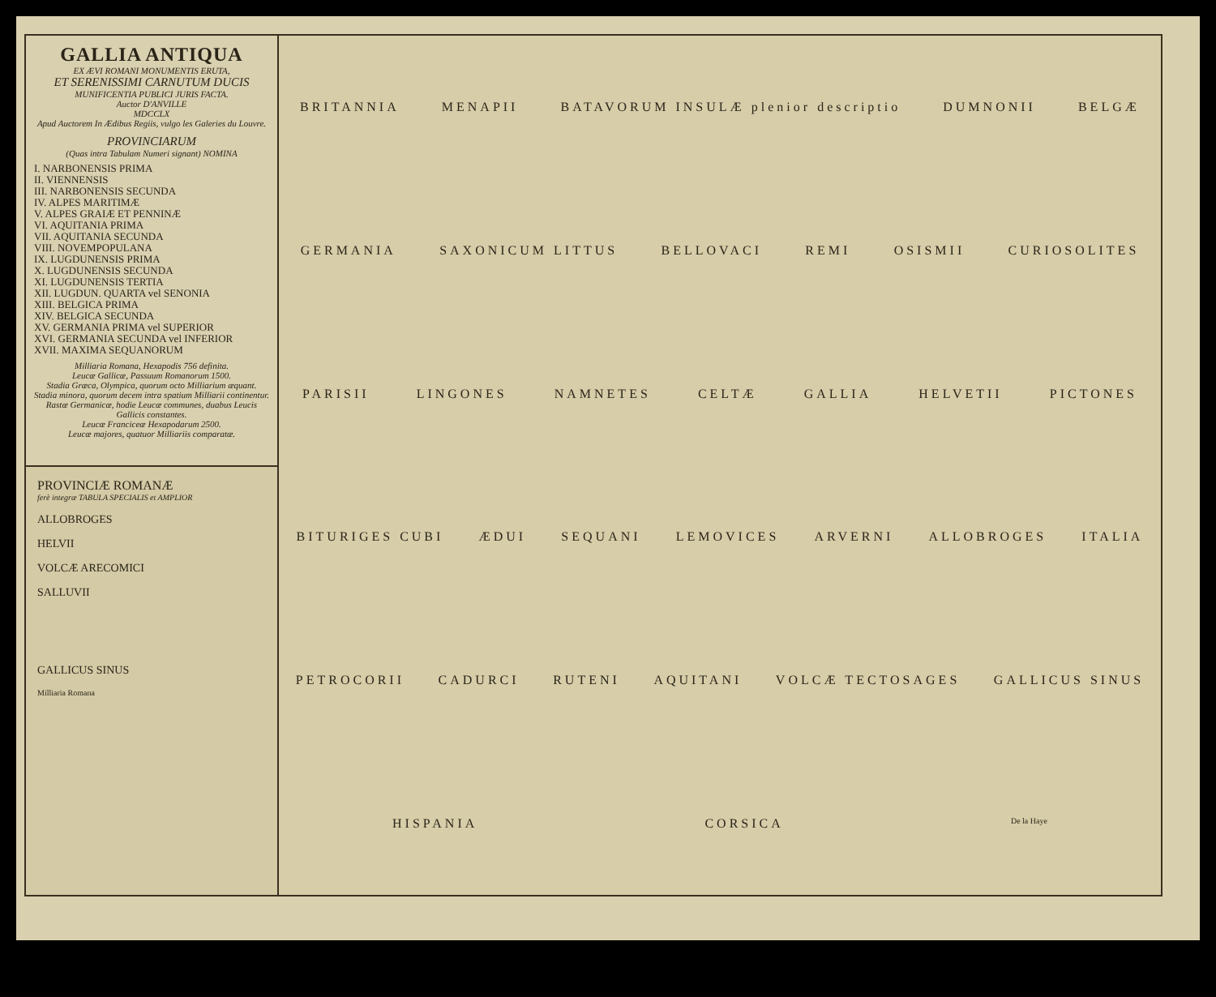GALLIA ANTIQUA
EX ÆVI ROMANI MONUMENTIS ERUTA,
ET SERENISSIMI CARNUTUM DUCIS
MUNIFICENTIA PUBLICI JURIS FACTA.
Auctor D'ANVILLE
MDCCLX
Apud Auctorem In Ædibus Regiis, vulgo les Galeries du Louvre.
PROVINCIARUM
(Quas intra Tabulam Numeri signant) NOMINA
I. NARBONENSIS PRIMA
II. VIENNENSIS
III. NARBONENSIS SECUNDA
IV. ALPES MARITIMÆ
V. ALPES GRAIÆ ET PENNINÆ
VI. AQUITANIA PRIMA
VII. AQUITANIA SECUNDA
VIII. NOVEMPOPULANA
IX. LUGDUNENSIS PRIMA
X. LUGDUNENSIS SECUNDA
XI. LUGDUNENSIS TERTIA
XII. LUGDUN. QUARTA vel SENONIA
XIII. BELGICA PRIMA
XIV. BELGICA SECUNDA
XV. GERMANIA PRIMA vel SUPERIOR
XVI. GERMANIA SECUNDA vel INFERIOR
XVII. MAXIMA SEQUANORUM
Milliaria Romana, Hexapodis 756 definita.
Leucæ Gallicæ, Passuum Romanorum 1500.
Stadia Græca, Olympica, quorum octo Milliarium æquant.
Stadia minora, quorum decem intra spatium Milliarii continentur.
Rastæ Germanicæ, hodie Leucæ communes, duabus Leucis Gallicis constantes.
Leucæ Franciceæ Hexapodarum 2500.
Leucæ majores, quatuor Milliariis comparatæ.
PROVINCIÆ ROMANÆ
ferè integræ TABULA SPECIALIS et AMPLIOR
ALLOBROGES
HELVII
VOLCÆ ARECOMICI
SALLUVII
GALLICUS SINUS
Milliaria Romana
BRITANNIA MENAPII BATAVORUM INSULÆ plenior descriptio DUMNONII BELGÆ GERMANIA SAXONICUM LITTUS BELLOVACI REMI OSISMII CURIOSOLITES PARISII LINGONES NAMNETES CELTÆ GALLIA HELVETII PICTONES BITURIGES CUBI ÆDUI SEQUANI LEMOVICES ARVERNI ALLOBROGES ITALIA PETROCORII CADURCI RUTENI AQUITANI VOLCÆ TECTOSAGES GALLICUS SINUS HISPANIA CORSICA De la Haye